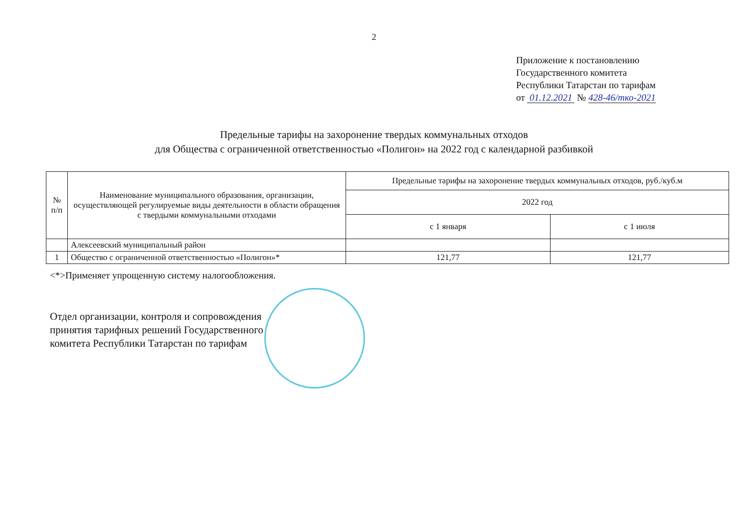2
Приложение к постановлению
Государственного комитета
Республики Татарстан по тарифам
от 01.12.2021 № 428-46/тко-2021
Предельные тарифы на захоронение твердых коммунальных отходов
для Общества с ограниченной ответственностью «Полигон» на 2022 год с календарной разбивкой
| № п/п | Наименование муниципального образования, организации, осуществляющей регулируемые виды деятельности в области обращения с твердыми коммунальными отходами | Предельные тарифы на захоронение твердых коммунальных отходов, руб./куб.м | |
| --- | --- | --- | --- |
| | | 2022 год | |
| | | с 1 января | с 1 июля |
| | Алексеевский муниципальный район | | |
| 1 | Общество с ограниченной ответственностью «Полигон»* | 121,77 | 121,77 |
<*>Применяет упрощенную систему налогообложения.
Отдел организации, контроля и сопровождения
принятия тарифных решений Государственного
комитета Республики Татарстан по тарифам